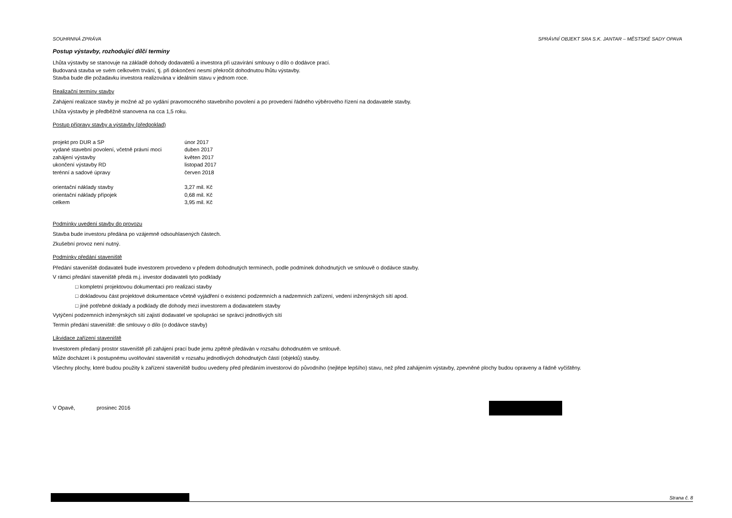SOUHRNNÁ ZPRÁVA SPRÁVNÍ OBJEKT SRA S.K. JANTAR – MĚSTSKÉ SADY OPAVA
Postup výstavby, rozhodující dílčí termíny
Lhůta výstavby se stanovuje na základě dohody dodavatelů a investora při uzavírání smlouvy o dílo o dodávce prací.
Budovaná stavba ve svém celkovém trvání, tj. při dokončení nesmí překročit dohodnutou lhůtu výstavby.
Stavba bude dle požadavku investora realizována v ideálním stavu v jednom roce.
Realizační termíny stavby
Zahájení realizace stavby je možné až po vydání pravomocného stavebního povolení a po provedení řádného výběrového řízení na dodavatele stavby.
Lhůta výstavby je předběžně stanovena na cca 1,5 roku.
Postup přípravy stavby a výstavby (předpoklad)
| projekt pro DUR a SP | únor 2017 |
| vydané stavební povolení, včetně právní moci | duben 2017 |
| zahájení výstavby | květen 2017 |
| ukončení výstavby RD | listopad 2017 |
| terénní a sadové úpravy | červen 2018 |
| orientační náklady stavby | 3,27 mil. Kč |
| orientační náklady přípojek | 0,68 mil. Kč |
| celkem | 3,95 mil. Kč |
Podmínky uvedení stavby do provozu
Stavba bude investoru předána po vzájemně odsouhlasených částech.
Zkušební provoz není nutný.
Podmínky předání staveniště
Předání staveniště dodavateli bude investorem provedeno v předem dohodnutých termínech, podle podmínek dohodnutých ve smlouvě o dodávce stavby.
V rámci předání staveniště předá m.j. investor dodavateli tyto podklady
□ kompletní projektovou dokumentaci pro realizaci stavby
□ dokladovou část projektové dokumentace včetně vyjádření o existenci podzemních a nadzemních zařízení, vedení inženýrských sítí apod.
□ jiné potřebné doklady a podklady dle dohody mezi investorem a dodavatelem stavby
Vytýčení podzemních inženýrských sítí zajistí dodavatel ve spolupráci se správci jednotlivých sítí
Termín předání staveniště: dle smlouvy o dílo (o dodávce stavby)
Likvidace zařízení staveniště
Investorem předaný prostor staveniště při zahájení prací bude jemu zpětně předáván v rozsahu dohodnutém ve smlouvě.
Může docházet i k postupnému uvolňování staveniště v rozsahu jednotlivých dohodnutých částí (objektů) stavby.
Všechny plochy, které budou použity k zařízení staveniště budou uvedeny před předáním investorovi do původního (nejlépe lepšího) stavu, než před zahájením výstavby, zpevněné plochy budou opraveny a řádně vyčištěny.
V Opavě, prosinec 2016
Strana č. 8